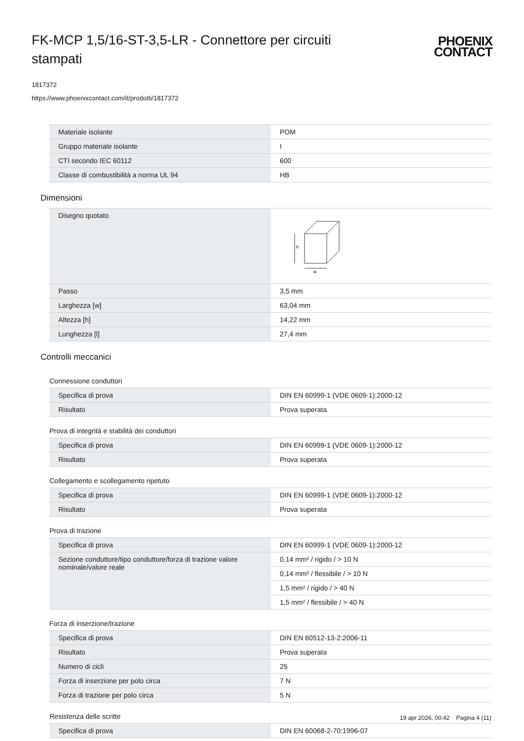FK-MCP 1,5/16-ST-3,5-LR - Connettore per circuiti stampati
PHOENIX
CONTACT
1817372
https://www.phoenixcontact.com/it/prodotti/1817372
| Materiale isolante | POM |
| Gruppo materiale isolante | I |
| CTI secondo IEC 60112 | 600 |
| Classe di combustibilità a norma UL 94 | HB |
Dimensioni
| Disegno quotato | h w |
| Passo | 3,5 mm |
| Larghezza [w] | 63,04 mm |
| Altezza [h] | 14,22 mm |
| Lunghezza [l] | 27,4 mm |
Controlli meccanici
Connessione conduttori
| Specifica di prova | DIN EN 60999-1 (VDE 0609-1):2000-12 |
| Risultato | Prova superata |
Prova di integrità e stabilità dei conduttori
| Specifica di prova | DIN EN 60999-1 (VDE 0609-1):2000-12 |
| Risultato | Prova superata |
Collegamento e scollegamento ripetuto
| Specifica di prova | DIN EN 60999-1 (VDE 0609-1):2000-12 |
| Risultato | Prova superata |
Prova di trazione
| Specifica di prova | DIN EN 60999-1 (VDE 0609-1):2000-12 |
| Sezione conduttore/tipo conduttore/forza di trazione valore nominale/valore reale | 0,14 mm² / rigido / > 10 N |
| | 0,14 mm² / flessibile / > 10 N |
| | 1,5 mm² / rigido / > 40 N |
| | 1,5 mm² / flessibile / > 40 N |
Forza di inserzione/trazione
| Specifica di prova | DIN EN 60512-13-2:2006-11 |
| Risultato | Prova superata |
| Numero di cicli | 25 |
| Forza di inserzione per polo circa | 7 N |
| Forza di trazione per polo circa | 5 N |
Resistenza delle scritte
| Specifica di prova | DIN EN 60068-2-70:1996-07 |
19 apr 2026, 00:42 Pagina 4 (11)